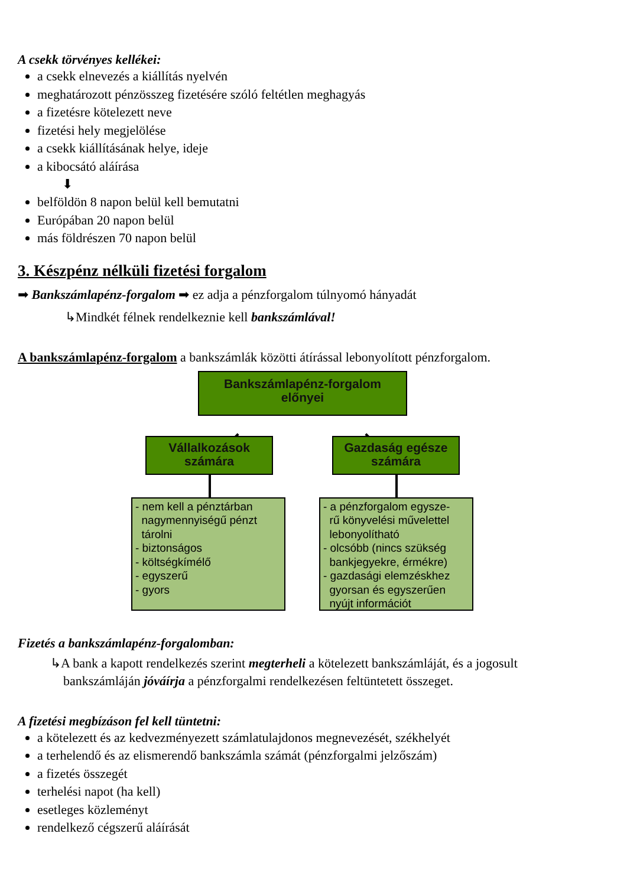A csekk törvényes kellékei:
a csekk elnevezés a kiállítás nyelvén
meghatározott pénzösszeg fizetésére szóló feltétlen meghagyás
a fizetésre kötelezett neve
fizetési hely megjelölése
a csekk kiállításának helye, ideje
a kibocsátó aláírása
⬇
belföldön 8 napon belül kell bemutatni
Európában 20 napon belül
más földrészen 70 napon belül
3. Készpénz nélküli fizetési forgalom
➡ Bankszámlapénz-forgalom ➡ ez adja a pénzforgalom túlnyomó hányadát
↳Mindkét félnek rendelkeznie kell bankszámlával!
A bankszámlapénz-forgalom a bankszámlák közötti átírással lebonyolított pénzforgalom.
Bankszámlapénz-forgalom
előnyei
Vállalkozások
számára
Gazdaság egésze
számára
- nem kell a pénztárban
nagymennyiségű pénzt
tárolni
- biztonságos
- költségkímélő
- egyszerű
- gyors
- a pénzforgalom egysze-
rű könyvelési művelettel
lebonyolítható
- olcsóbb (nincs szükség
bankjegyekre, érmékre)
- gazdasági elemzéskhez
gyorsan és egyszerűen
nyújt információt
Fizetés a bankszámlapénz-forgalomban:
↳A bank a kapott rendelkezés szerint megterheli a kötelezett bankszámláját, és a jogosult
bankszámláján jóváírja a pénzforgalmi rendelkezésen feltüntetett összeget.
A fizetési megbízáson fel kell tüntetni:
a kötelezett és az kedvezményezett számlatulajdonos megnevezését, székhelyét
a terhelendő és az elismerendő bankszámla számát (pénzforgalmi jelzőszám)
a fizetés összegét
terhelési napot (ha kell)
esetleges közleményt
rendelkező cégszerű aláírását